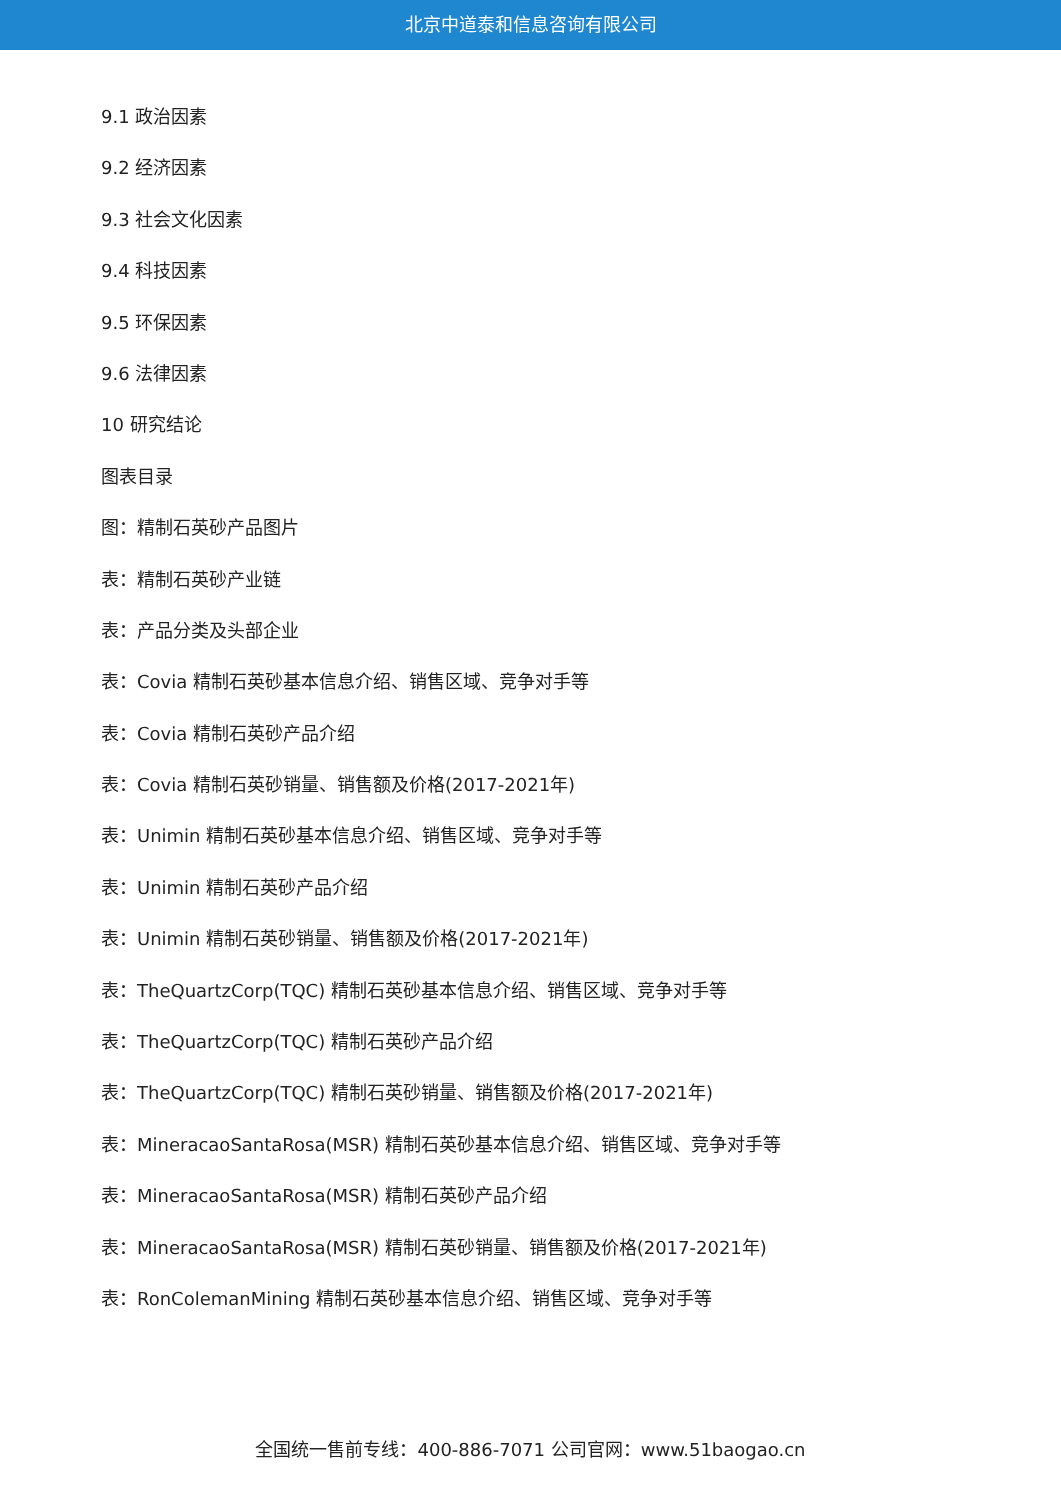北京中道泰和信息咨询有限公司
9.1 政治因素
9.2 经济因素
9.3 社会文化因素
9.4 科技因素
9.5 环保因素
9.6 法律因素
10 研究结论
图表目录
图：精制石英砂产品图片
表：精制石英砂产业链
表：产品分类及头部企业
表：Covia 精制石英砂基本信息介绍、销售区域、竞争对手等
表：Covia 精制石英砂产品介绍
表：Covia 精制石英砂销量、销售额及价格(2017-2021年)
表：Unimin 精制石英砂基本信息介绍、销售区域、竞争对手等
表：Unimin 精制石英砂产品介绍
表：Unimin 精制石英砂销量、销售额及价格(2017-2021年)
表：TheQuartzCorp(TQC) 精制石英砂基本信息介绍、销售区域、竞争对手等
表：TheQuartzCorp(TQC) 精制石英砂产品介绍
表：TheQuartzCorp(TQC) 精制石英砂销量、销售额及价格(2017-2021年)
表：MineracaoSantaRosa(MSR) 精制石英砂基本信息介绍、销售区域、竞争对手等
表：MineracaoSantaRosa(MSR) 精制石英砂产品介绍
表：MineracaoSantaRosa(MSR) 精制石英砂销量、销售额及价格(2017-2021年)
表：RonColemanMining 精制石英砂基本信息介绍、销售区域、竞争对手等
全国统一售前专线：400-886-7071 公司官网：www.51baogao.cn